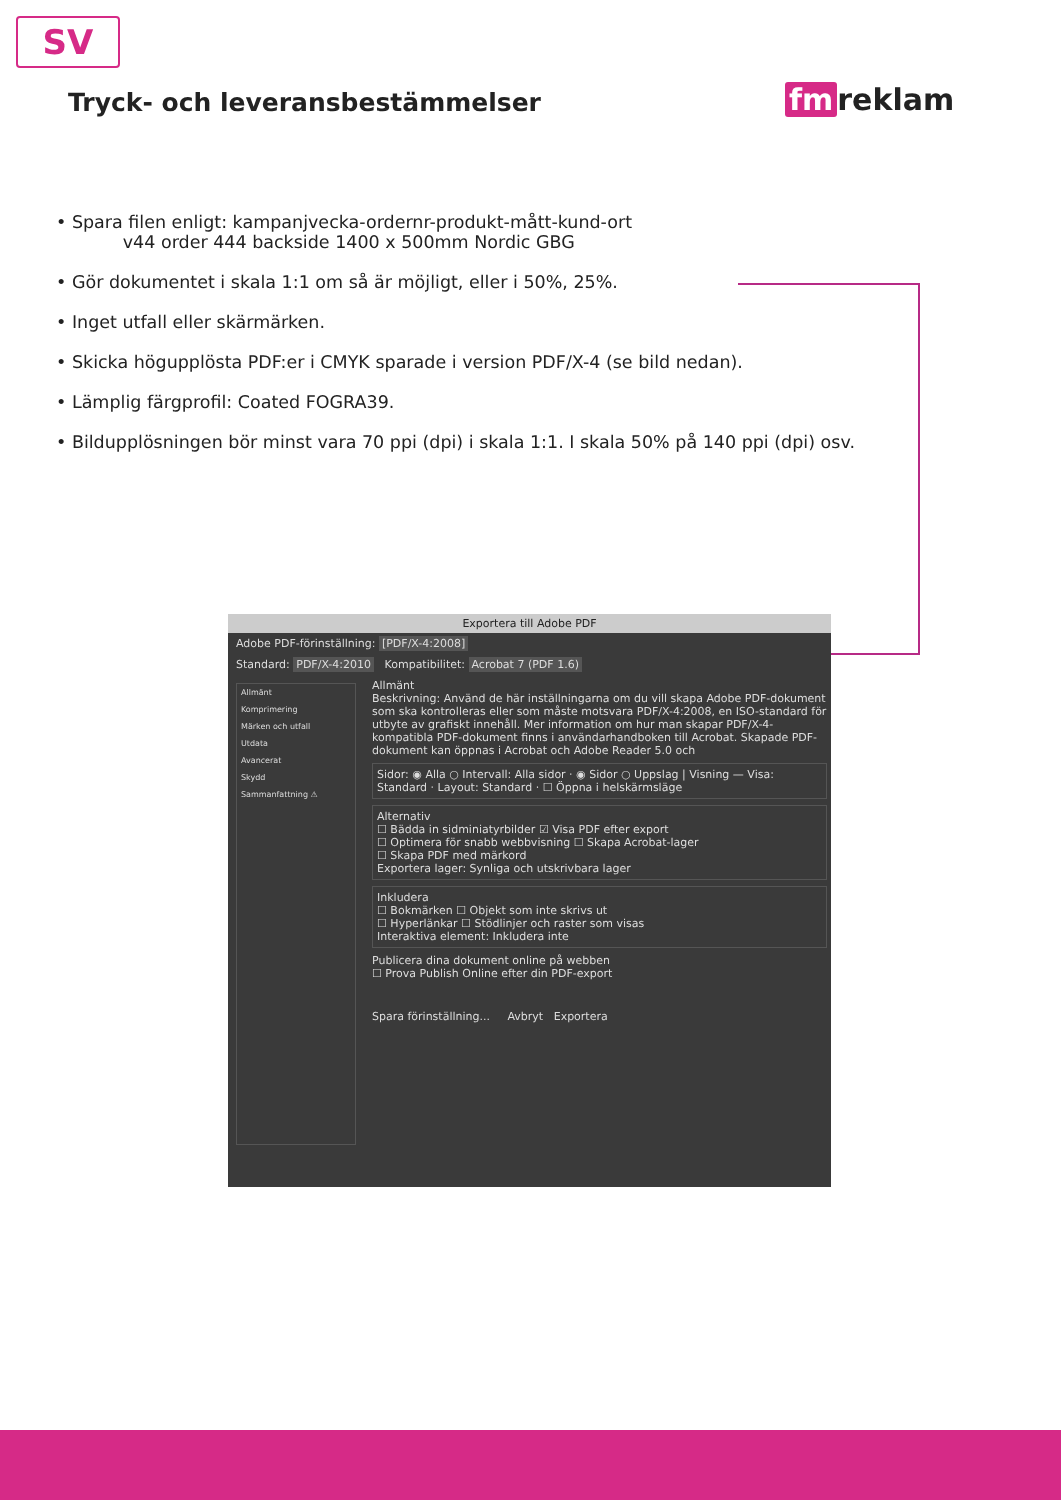SV
Tryck- och leveransbestämmelser
fm reklam
• Spara filen enligt: kampanjvecka-ordernr-produkt-mått-kund-ort
v44 order 444 backside 1400 x 500mm Nordic GBG
• Gör dokumentet i skala 1:1 om så är möjligt, eller i 50%, 25%.
• Inget utfall eller skärmärken.
• Skicka högupplösta PDF:er i CMYK sparade i version PDF/X-4 (se bild nedan).
• Lämplig färgprofil: Coated FOGRA39.
• Bildupplösningen bör minst vara 70 ppi (dpi) i skala 1:1. I skala 50% på 140 ppi (dpi) osv.
Exportera till Adobe PDF
Adobe PDF-förinställning: [PDF/X-4:2008]
Standard: PDF/X-4:2010 Kompatibilitet: Acrobat 7 (PDF 1.6)
Allmänt
Komprimering
Märken och utfall
Utdata
Avancerat
Skydd
Sammanfattning ⚠
Allmänt
Beskrivning: Använd de här inställningarna om du vill skapa Adobe PDF-dokument som ska kontrolleras eller som måste motsvara PDF/X-4:2008, en ISO-standard för utbyte av grafiskt innehåll. Mer information om hur man skapar PDF/X-4-kompatibla PDF-dokument finns i användarhandboken till Acrobat. Skapade PDF-dokument kan öppnas i Acrobat och Adobe Reader 5.0 och
Sidor: ◉ Alla ○ Intervall: Alla sidor · ◉ Sidor ○ Uppslag | Visning — Visa: Standard · Layout: Standard · ☐ Öppna i helskärmsläge
Alternativ
☐ Bädda in sidminiatyrbilder ☑ Visa PDF efter export
☐ Optimera för snabb webbvisning ☐ Skapa Acrobat-lager
☐ Skapa PDF med märkord
Exportera lager: Synliga och utskrivbara lager
Inkludera
☐ Bokmärken ☐ Objekt som inte skrivs ut
☐ Hyperlänkar ☐ Stödlinjer och raster som visas
Interaktiva element: Inkludera inte
Publicera dina dokument online på webben
☐ Prova Publish Online efter din PDF-export
Spara förinställning... Avbryt Exportera